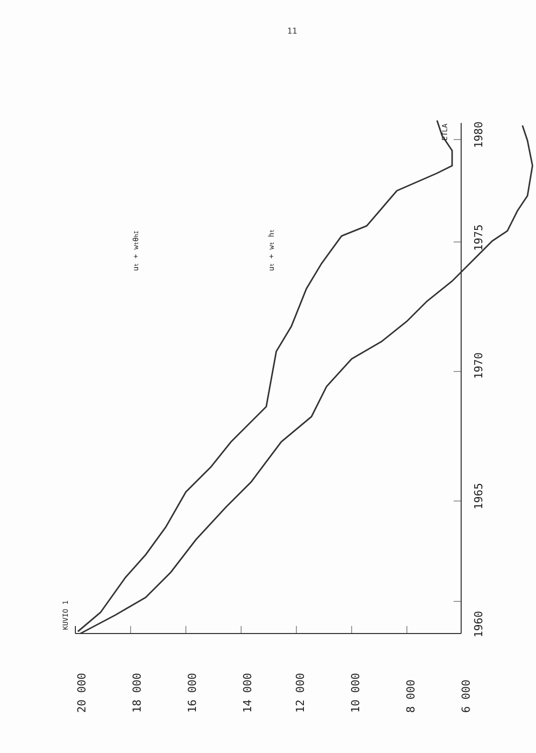11
20 000
18 000
16 000
14 000
12 000
10 000
8 000
6 000
1960
1965
1970
1975
1980
KUVIO 1
ETLA
ut + wtθhI
ut + wt ht